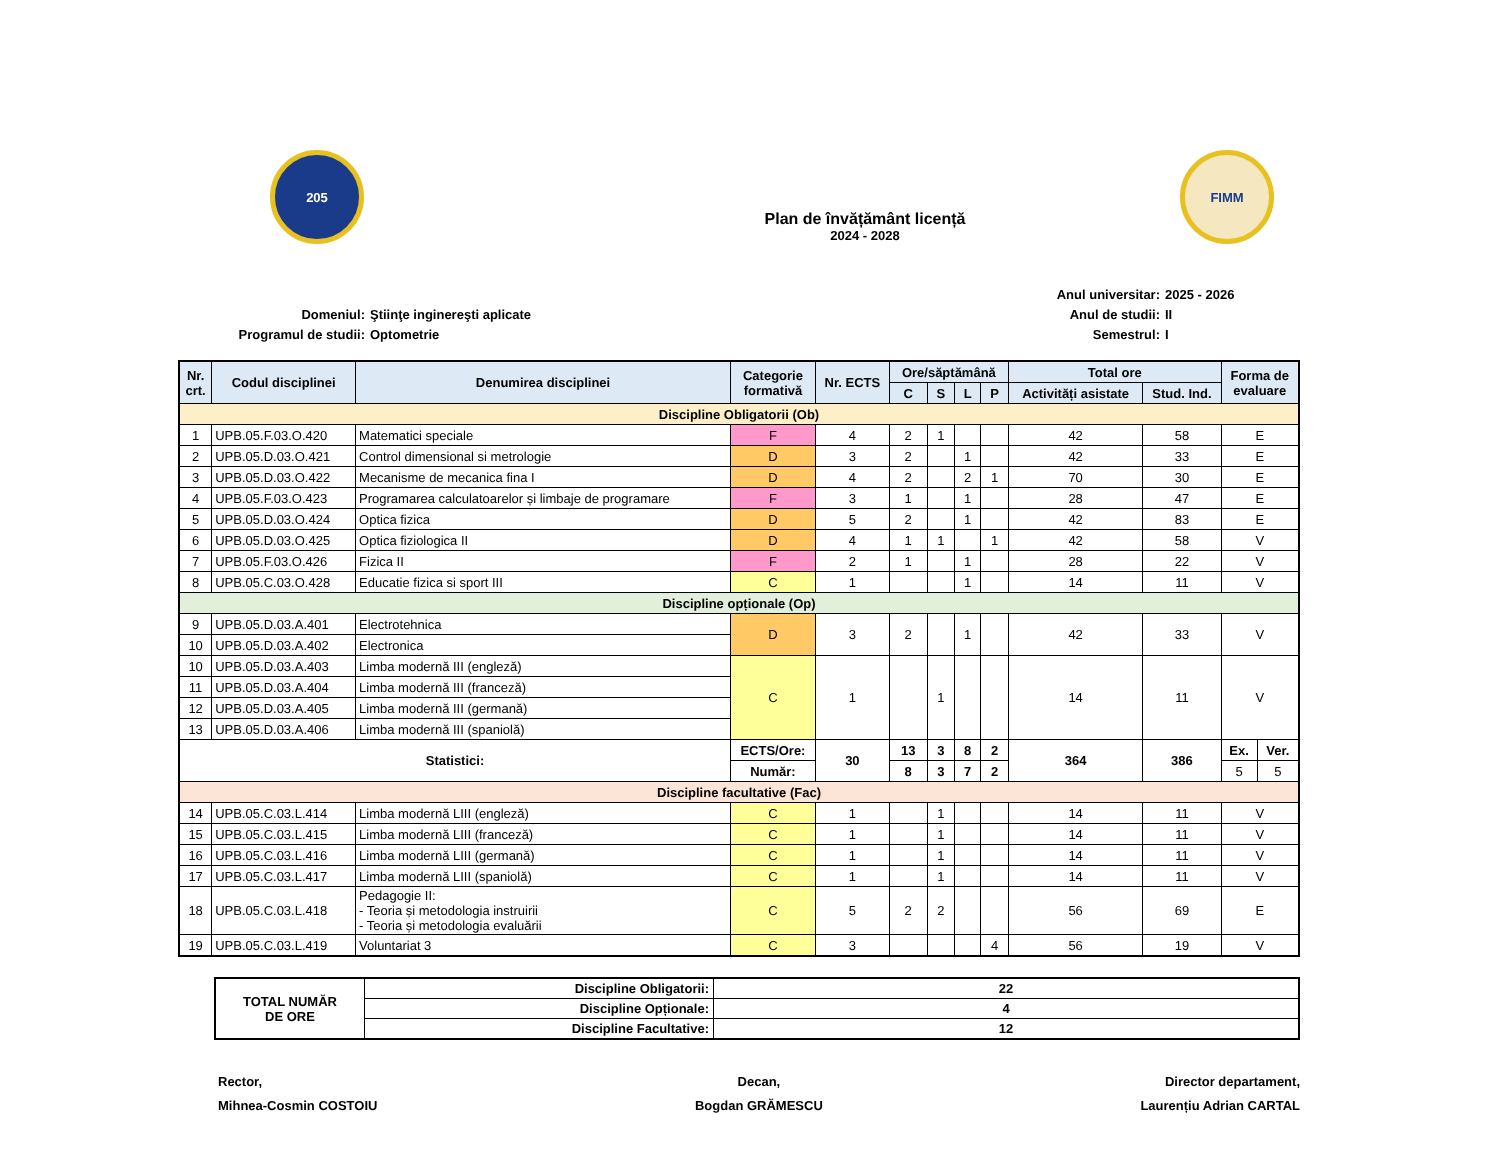205
Plan de învățământ licență
2024 - 2028
FIMM
Domeniul:
Programul de studii:
Ştiinţe inginereşti aplicate
Optometrie
Anul universitar:
Anul de studii:
Semestrul:
2025 - 2026
II
I
| Nr. crt. | Codul disciplinei | Denumirea disciplinei | Categorie formativă | Nr. ECTS | Ore/săptămână | | | | Total ore | | Forma de evaluare | |
| --- | --- | --- | --- | --- | --- | --- | --- | --- | --- | --- | --- | --- |
| | | | | | C | S | L | P | Activități asistate | Stud. Ind. | | |
| Discipline Obligatorii (Ob) | | | | | | | | | | | | |
| 1 | UPB.05.F.03.O.420 | Matematici speciale | F | 4 | 2 | 1 | | | 42 | 58 | E | |
| 2 | UPB.05.D.03.O.421 | Control dimensional si metrologie | D | 3 | 2 | | 1 | | 42 | 33 | E | |
| 3 | UPB.05.D.03.O.422 | Mecanisme de mecanica fina I | D | 4 | 2 | | 2 | 1 | 70 | 30 | E | |
| 4 | UPB.05.F.03.O.423 | Programarea calculatoarelor și limbaje de programare | F | 3 | 1 | | 1 | | 28 | 47 | E | |
| 5 | UPB.05.D.03.O.424 | Optica fizica | D | 5 | 2 | | 1 | | 42 | 83 | E | |
| 6 | UPB.05.D.03.O.425 | Optica fiziologica II | D | 4 | 1 | 1 | | 1 | 42 | 58 | V | |
| 7 | UPB.05.F.03.O.426 | Fizica II | F | 2 | 1 | | 1 | | 28 | 22 | V | |
| 8 | UPB.05.C.03.O.428 | Educatie fizica si sport III | C | 1 | | | 1 | | 14 | 11 | V | |
| Discipline opționale (Op) | | | | | | | | | | | | |
| 9 | UPB.05.D.03.A.401 | Electrotehnica | D | 3 | 2 | | 1 | | 42 | 33 | V | |
| 10 | UPB.05.D.03.A.402 | Electronica | | | | | | | | | | |
| 10 | UPB.05.D.03.A.403 | Limba modernă III (engleză) | C | 1 | | 1 | | | 14 | 11 | V | |
| 11 | UPB.05.D.03.A.404 | Limba modernă III (franceză) | | | | | | | | | | |
| 12 | UPB.05.D.03.A.405 | Limba modernă III (germană) | | | | | | | | | | |
| 13 | UPB.05.D.03.A.406 | Limba modernă III (spaniolă) | | | | | | | | | | |
| Statistici: | | | ECTS/Ore: | 30 | 13 | 3 | 8 | 2 | 364 | 386 | Ex. | Ver. |
| | | | Număr: | | 8 | 3 | 7 | 2 | | | 5 | 5 |
| Discipline facultative (Fac) | | | | | | | | | | | | |
| 14 | UPB.05.C.03.L.414 | Limba modernă LIII (engleză) | C | 1 | | 1 | | | 14 | 11 | V | |
| 15 | UPB.05.C.03.L.415 | Limba modernă LIII (franceză) | C | 1 | | 1 | | | 14 | 11 | V | |
| 16 | UPB.05.C.03.L.416 | Limba modernă LIII (germană) | C | 1 | | 1 | | | 14 | 11 | V | |
| 17 | UPB.05.C.03.L.417 | Limba modernă LIII (spaniolă) | C | 1 | | 1 | | | 14 | 11 | V | |
| 18 | UPB.05.C.03.L.418 | Pedagogie II: - Teoria și metodologia instruirii - Teoria și metodologia evaluării | C | 5 | 2 | 2 | | | 56 | 69 | E | |
| 19 | UPB.05.C.03.L.419 | Voluntariat 3 | C | 3 | | | | 4 | 56 | 19 | V | |
| TOTAL NUMĂR DE ORE | Discipline Obligatorii: | 22 |
| | Discipline Opționale: | 4 |
| | Discipline Facultative: | 12 |
Rector,
Mihnea-Cosmin COSTOIU
Decan,
Bogdan GRĂMESCU
Director departament,
Laurențiu Adrian CARTAL